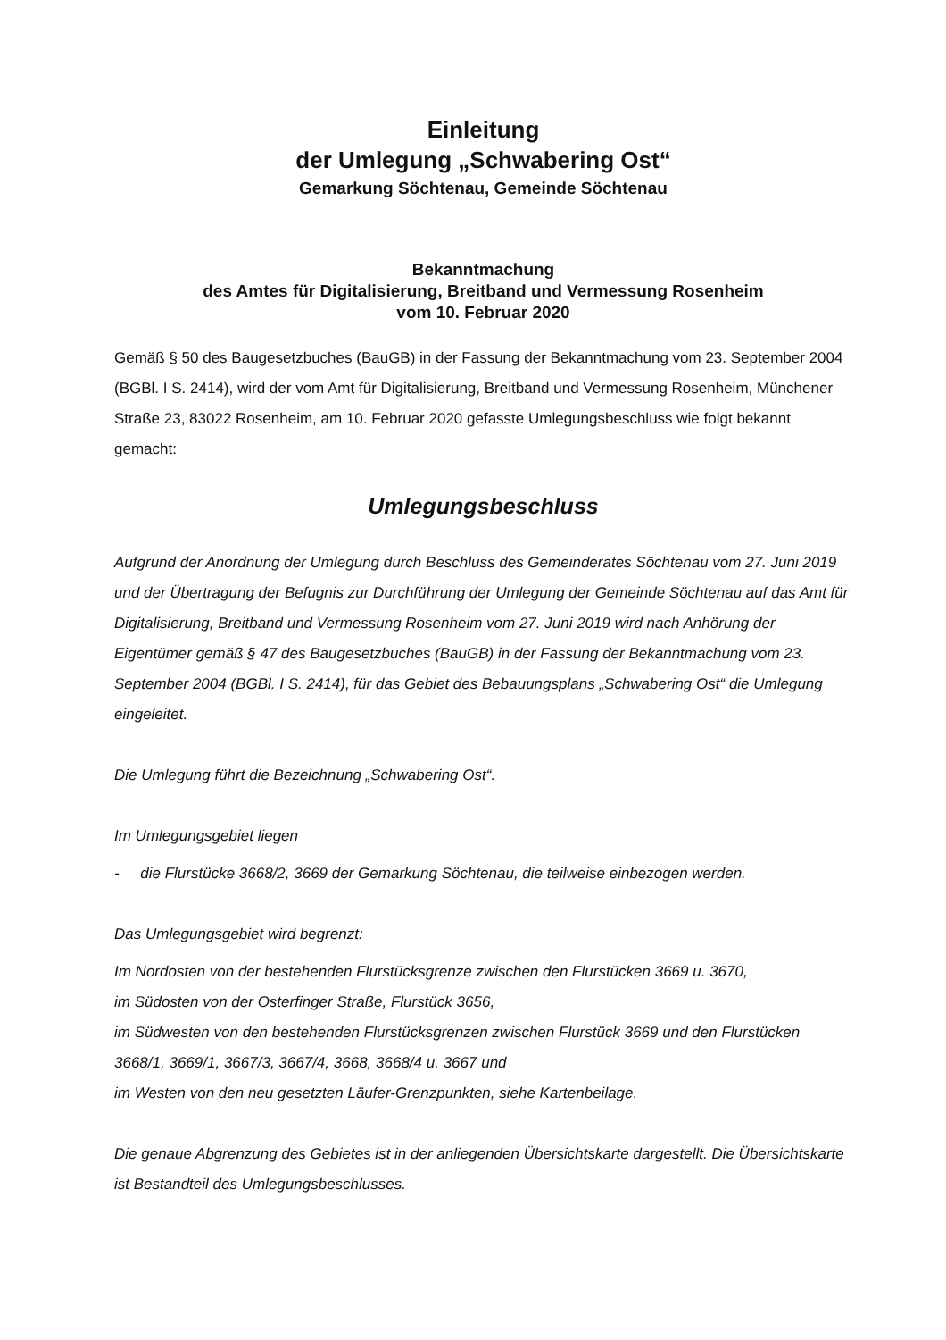Einleitung
der Umlegung „Schwabering Ost“
Gemarkung Söchtenau, Gemeinde Söchtenau
Bekanntmachung
des Amtes für Digitalisierung, Breitband und Vermessung Rosenheim
vom 10. Februar 2020
Gemäß § 50 des Baugesetzbuches (BauGB) in der Fassung der Bekanntmachung vom 23. September 2004 (BGBl. I S. 2414), wird der vom Amt für Digitalisierung, Breitband und Vermessung Rosenheim, Münchener Straße 23, 83022 Rosenheim, am 10. Februar 2020 gefasste Umlegungsbeschluss wie folgt bekannt gemacht:
Umlegungsbeschluss
Aufgrund der Anordnung der Umlegung durch Beschluss des Gemeinderates Söchtenau vom 27. Juni 2019 und der Übertragung der Befugnis zur Durchführung der Umlegung der Gemeinde Söchtenau auf das Amt für Digitalisierung, Breitband und Vermessung Rosenheim vom 27. Juni 2019 wird nach Anhörung der Eigentümer gemäß § 47 des Baugesetzbuches (BauGB) in der Fassung der Bekanntmachung vom 23. September 2004 (BGBl. I S. 2414), für das Gebiet des Bebauungsplans „Schwabering Ost“ die Umlegung eingeleitet.
Die Umlegung führt die Bezeichnung „Schwabering Ost“.
Im Umlegungsgebiet liegen
- die Flurstücke 3668/2, 3669 der Gemarkung Söchtenau, die teilweise einbezogen werden.
Das Umlegungsgebiet wird begrenzt:
Im Nordosten von der bestehenden Flurstücksgrenze zwischen den Flurstücken 3669 u. 3670,
im Südosten von der Osterfinger Straße, Flurstück 3656,
im Südwesten von den bestehenden Flurstücksgrenzen zwischen Flurstück 3669 und den Flurstücken 3668/1, 3669/1, 3667/3, 3667/4, 3668, 3668/4 u. 3667 und
im Westen von den neu gesetzten Läufer-Grenzpunkten, siehe Kartenbeilage.
Die genaue Abgrenzung des Gebietes ist in der anliegenden Übersichtskarte dargestellt. Die Übersichtskarte ist Bestandteil des Umlegungsbeschlusses.